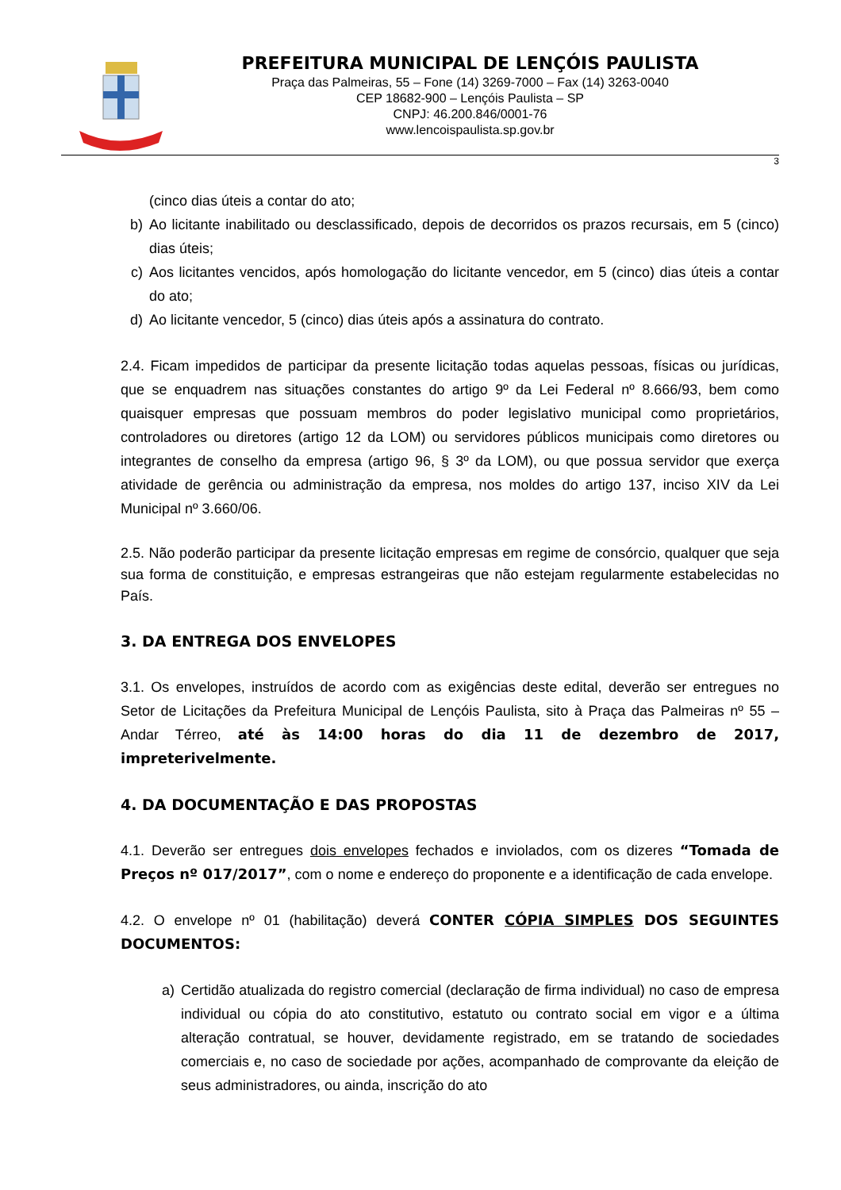PREFEITURA MUNICIPAL DE LENÇÓIS PAULISTA
Praça das Palmeiras, 55 – Fone (14) 3269-7000 – Fax (14) 3263-0040
CEP 18682-900 – Lençóis Paulista – SP
CNPJ: 46.200.846/0001-76
www.lencoispaulista.sp.gov.br
3
(cinco dias úteis a contar do ato;
b) Ao licitante inabilitado ou desclassificado, depois de decorridos os prazos recursais, em 5 (cinco) dias úteis;
c) Aos licitantes vencidos, após homologação do licitante vencedor, em 5 (cinco) dias úteis a contar do ato;
d) Ao licitante vencedor, 5 (cinco) dias úteis após a assinatura do contrato.
2.4. Ficam impedidos de participar da presente licitação todas aquelas pessoas, físicas ou jurídicas, que se enquadrem nas situações constantes do artigo 9º da Lei Federal nº 8.666/93, bem como quaisquer empresas que possuam membros do poder legislativo municipal como proprietários, controladores ou diretores (artigo 12 da LOM) ou servidores públicos municipais como diretores ou integrantes de conselho da empresa (artigo 96, § 3º da LOM), ou que possua servidor que exerça atividade de gerência ou administração da empresa, nos moldes do artigo 137, inciso XIV da Lei Municipal nº 3.660/06.
2.5. Não poderão participar da presente licitação empresas em regime de consórcio, qualquer que seja sua forma de constituição, e empresas estrangeiras que não estejam regularmente estabelecidas no País.
3. DA ENTREGA DOS ENVELOPES
3.1. Os envelopes, instruídos de acordo com as exigências deste edital, deverão ser entregues no Setor de Licitações da Prefeitura Municipal de Lençóis Paulista, sito à Praça das Palmeiras nº 55 – Andar Térreo, até às 14:00 horas do dia 11 de dezembro de 2017, impreterivelmente.
4. DA DOCUMENTAÇÃO E DAS PROPOSTAS
4.1. Deverão ser entregues dois envelopes fechados e inviolados, com os dizeres “Tomada de Preços nº 017/2017”, com o nome e endereço do proponente e a identificação de cada envelope.
4.2. O envelope nº 01 (habilitação) deverá CONTER CÓPIA SIMPLES DOS SEGUINTES DOCUMENTOS:
a) Certidão atualizada do registro comercial (declaração de firma individual) no caso de empresa individual ou cópia do ato constitutivo, estatuto ou contrato social em vigor e a última alteração contratual, se houver, devidamente registrado, em se tratando de sociedades comerciais e, no caso de sociedade por ações, acompanhado de comprovante da eleição de seus administradores, ou ainda, inscrição do ato